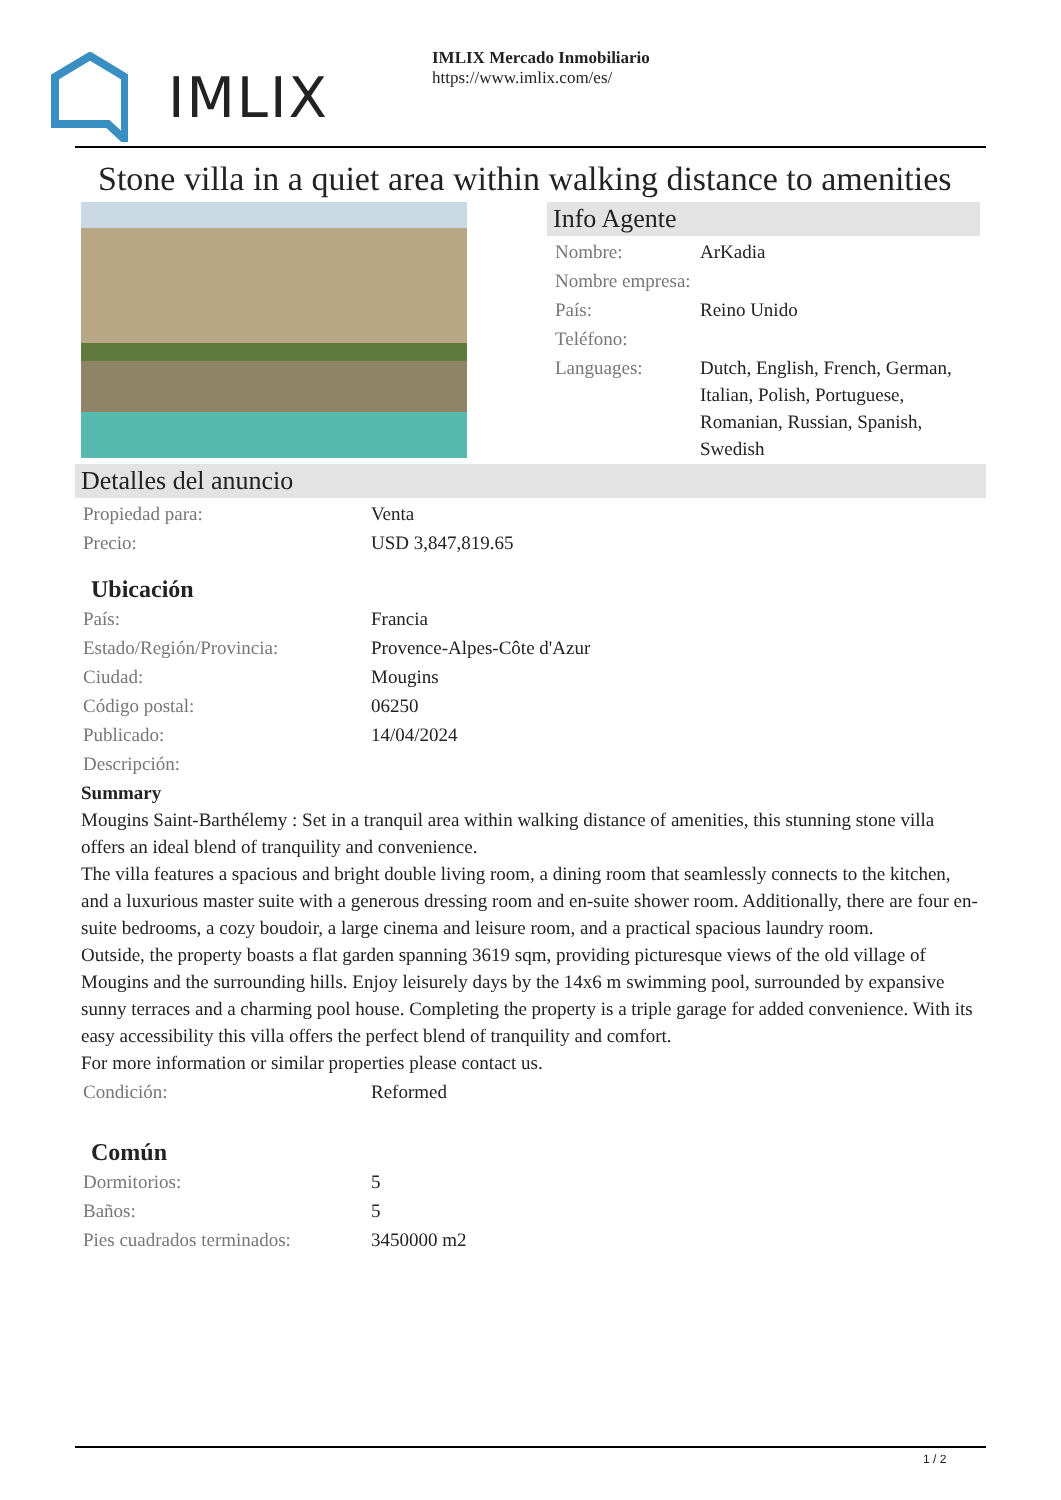IMLIX
IMLIX Mercado Inmobiliario
https://www.imlix.com/es/
Stone villa in a quiet area within walking distance to amenities
Info Agente
| Nombre: | ArKadia |
| Nombre empresa: | |
| País: | Reino Unido |
| Teléfono: | |
| Languages: | Dutch, English, French, German, Italian, Polish, Portuguese, Romanian, Russian, Spanish, Swedish |
Detalles del anuncio
| Propiedad para: | Venta |
| Precio: | USD 3,847,819.65 |
Ubicación
| País: | Francia |
| Estado/Región/Provincia: | Provence-Alpes-Côte d'Azur |
| Ciudad: | Mougins |
| Código postal: | 06250 |
| Publicado: | 14/04/2024 |
| Descripción: | |
Summary
Mougins Saint-Barthélemy : Set in a tranquil area within walking distance of amenities, this stunning stone villa offers an ideal blend of tranquility and convenience.
The villa features a spacious and bright double living room, a dining room that seamlessly connects to the kitchen, and a luxurious master suite with a generous dressing room and en-suite shower room. Additionally, there are four en-suite bedrooms, a cozy boudoir, a large cinema and leisure room, and a practical spacious laundry room.
Outside, the property boasts a flat garden spanning 3619 sqm, providing picturesque views of the old village of Mougins and the surrounding hills. Enjoy leisurely days by the 14x6 m swimming pool, surrounded by expansive sunny terraces and a charming pool house. Completing the property is a triple garage for added convenience. With its easy accessibility this villa offers the perfect blend of tranquility and comfort.
For more information or similar properties please contact us.
| Condición: | Reformed |
Común
| Dormitorios: | 5 |
| Baños: | 5 |
| Pies cuadrados terminados: | 3450000 m2 |
1 / 2